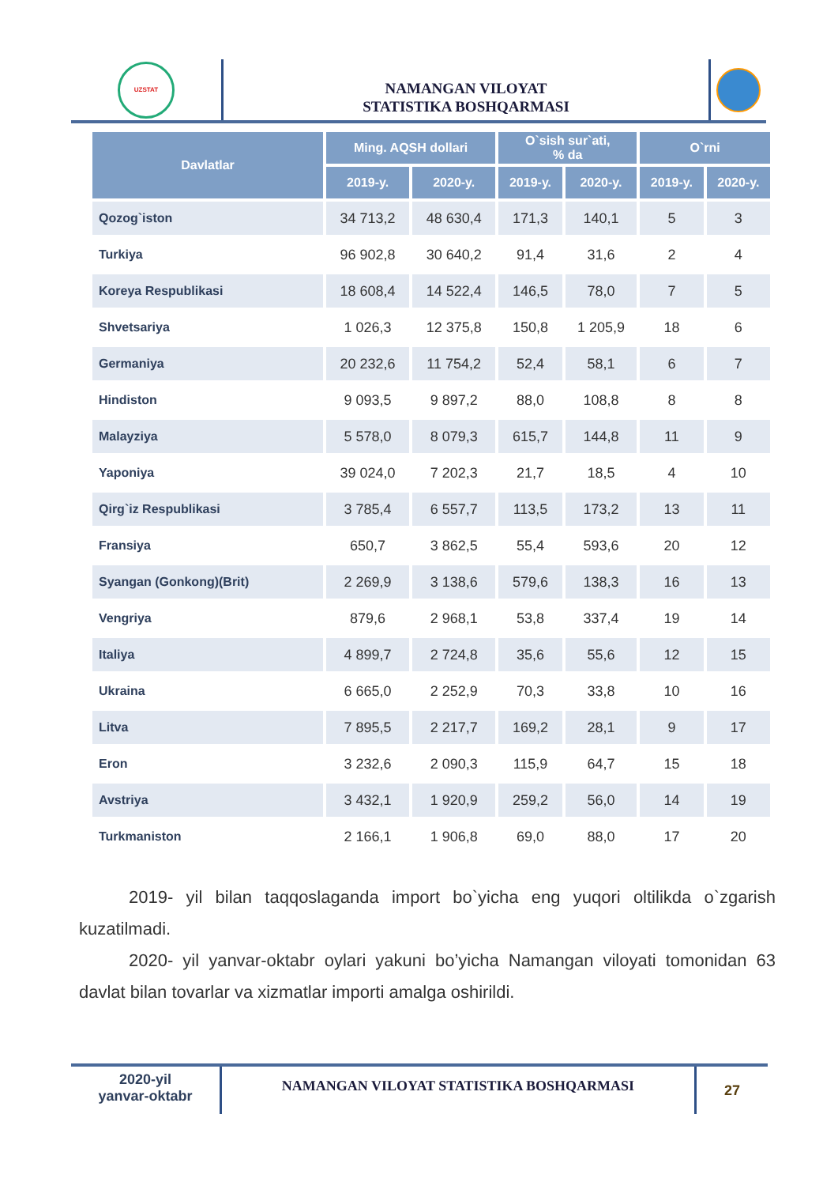UZSTAT
NAMANGAN VILOYAT
STATISTIKA BOSHQARMASI
| Davlatlar | Ming. AQSH dollari | | O`sish sur`ati, % da | | O`rni | |
| --- | --- | --- | --- | --- | --- | --- |
| | 2019-y. | 2020-y. | 2019-y. | 2020-y. | 2019-y. | 2020-y. |
| Qozog`iston | 34 713,2 | 48 630,4 | 171,3 | 140,1 | 5 | 3 |
| Turkiya | 96 902,8 | 30 640,2 | 91,4 | 31,6 | 2 | 4 |
| Koreya Respublikasi | 18 608,4 | 14 522,4 | 146,5 | 78,0 | 7 | 5 |
| Shvetsariya | 1 026,3 | 12 375,8 | 150,8 | 1 205,9 | 18 | 6 |
| Germaniya | 20 232,6 | 11 754,2 | 52,4 | 58,1 | 6 | 7 |
| Hindiston | 9 093,5 | 9 897,2 | 88,0 | 108,8 | 8 | 8 |
| Malayziya | 5 578,0 | 8 079,3 | 615,7 | 144,8 | 11 | 9 |
| Yaponiya | 39 024,0 | 7 202,3 | 21,7 | 18,5 | 4 | 10 |
| Qirg`iz Respublikasi | 3 785,4 | 6 557,7 | 113,5 | 173,2 | 13 | 11 |
| Fransiya | 650,7 | 3 862,5 | 55,4 | 593,6 | 20 | 12 |
| Syangan (Gonkong)(Brit) | 2 269,9 | 3 138,6 | 579,6 | 138,3 | 16 | 13 |
| Vengriya | 879,6 | 2 968,1 | 53,8 | 337,4 | 19 | 14 |
| Italiya | 4 899,7 | 2 724,8 | 35,6 | 55,6 | 12 | 15 |
| Ukraina | 6 665,0 | 2 252,9 | 70,3 | 33,8 | 10 | 16 |
| Litva | 7 895,5 | 2 217,7 | 169,2 | 28,1 | 9 | 17 |
| Eron | 3 232,6 | 2 090,3 | 115,9 | 64,7 | 15 | 18 |
| Avstriya | 3 432,1 | 1 920,9 | 259,2 | 56,0 | 14 | 19 |
| Turkmaniston | 2 166,1 | 1 906,8 | 69,0 | 88,0 | 17 | 20 |
2019- yil bilan taqqoslaganda import bo`yicha eng yuqori oltilikda o`zgarish kuzatilmadi.
2020- yil yanvar-oktabr oylari yakuni bo’yicha Namangan viloyati tomonidan 63 davlat bilan tovarlar va xizmatlar importi amalga oshirildi.
2020-yil
yanvar-oktabr
NAMANGAN VILOYAT STATISTIKA BOSHQARMASI
27